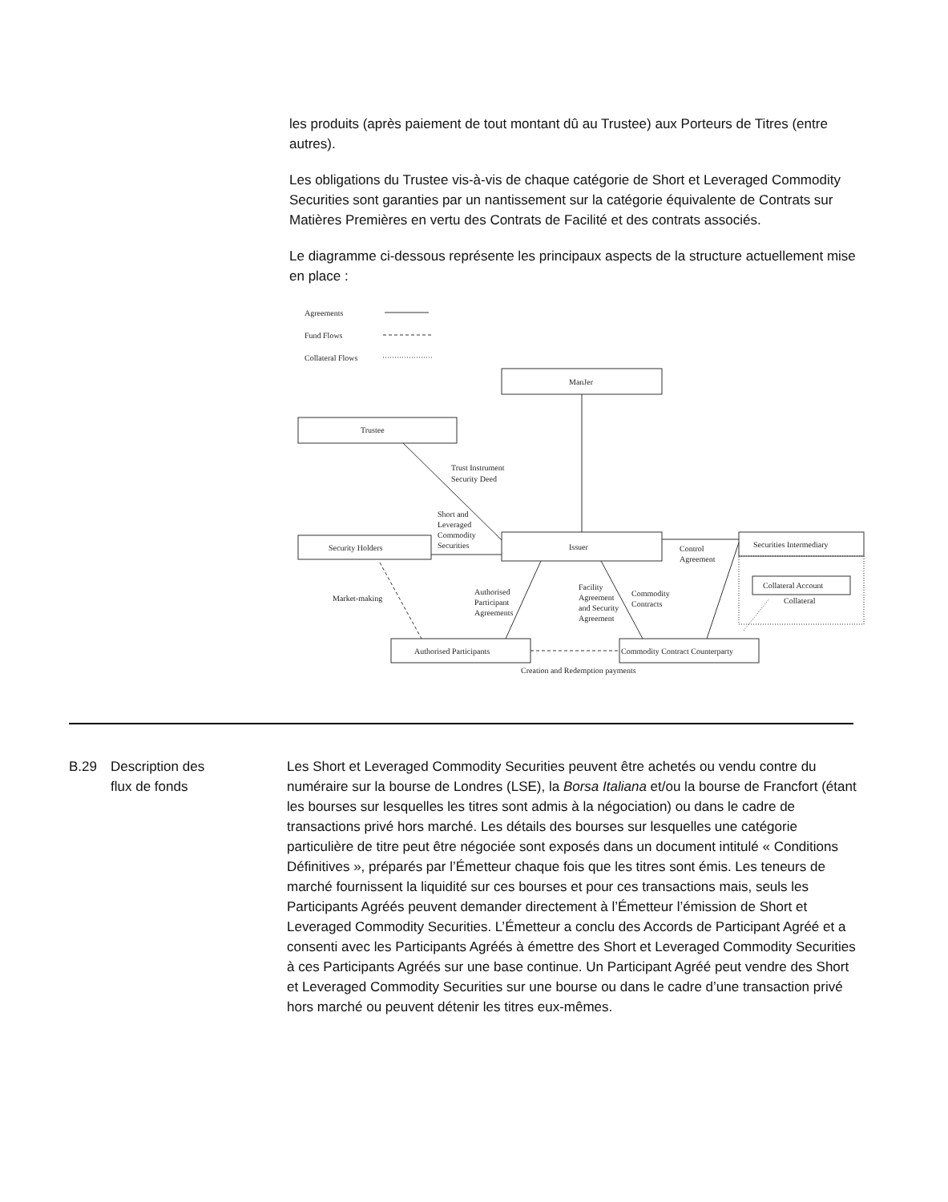les produits (après paiement de tout montant dû au Trustee) aux Porteurs de Titres (entre autres).
Les obligations du Trustee vis-à-vis de chaque catégorie de Short et Leveraged Commodity Securities sont garanties par un nantissement sur la catégorie équivalente de Contrats sur Matières Premières en vertu des Contrats de Facilité et des contrats associés.
Le diagramme ci-dessous représente les principaux aspects de la structure actuellement mise en place :
ManJer
Trustee
Security Holders
Issuer
Securities Intermediary
Collateral Account
Collateral
Authorised Participants
Commodity Contract Counterparty
Creation and Redemption payments
Agreements
Fund Flows
Collateral Flows
Trust Instrument
Security Deed
Short and
Leveraged
Commodity
Securities
Control
Agreement
Market-making
Authorised
Participant
Agreements
Facility
Agreement
and Security
Agreement
Commodity
Contracts
B.29 Description des
flux de fonds
Les Short et Leveraged Commodity Securities peuvent être achetés ou vendu contre du numéraire sur la bourse de Londres (LSE), la Borsa Italiana et/ou la bourse de Francfort (étant les bourses sur lesquelles les titres sont admis à la négociation) ou dans le cadre de transactions privé hors marché. Les détails des bourses sur lesquelles une catégorie particulière de titre peut être négociée sont exposés dans un document intitulé « Conditions Définitives », préparés par l’Émetteur chaque fois que les titres sont émis. Les teneurs de marché fournissent la liquidité sur ces bourses et pour ces transactions mais, seuls les Participants Agréés peuvent demander directement à l’Émetteur l’émission de Short et Leveraged Commodity Securities. L’Émetteur a conclu des Accords de Participant Agréé et a consenti avec les Participants Agréés à émettre des Short et Leveraged Commodity Securities à ces Participants Agréés sur une base continue. Un Participant Agréé peut vendre des Short et Leveraged Commodity Securities sur une bourse ou dans le cadre d’une transaction privé hors marché ou peuvent détenir les titres eux-mêmes.